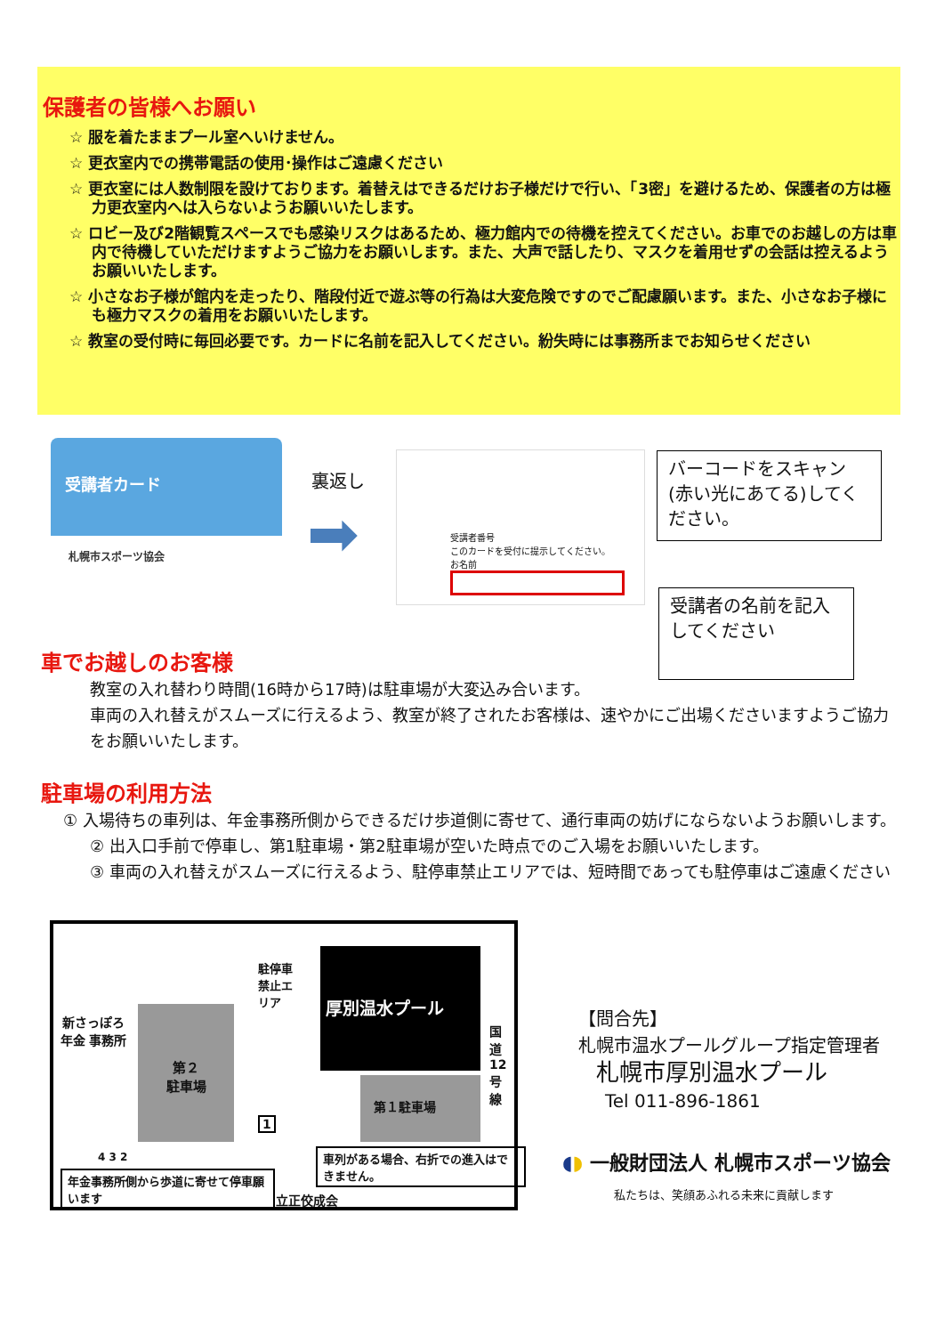保護者の皆様へお願い
☆ 服を着たままプール室へいけません。
☆ 更衣室内での携帯電話の使用･操作はご遠慮ください
☆ 更衣室には人数制限を設けております。着替えはできるだけお子様だけで行い、「3密」を避けるため、保護者の方は極力更衣室内へは入らないようお願いいたします。
☆ ロビー及び2階観覧スペースでも感染リスクはあるため、極力館内での待機を控えてください。お車でのお越しの方は車内で待機していただけますようご協力をお願いします。また、大声で話したり、マスクを着用せずの会話は控えるようお願いいたします。
☆ 小さなお子様が館内を走ったり、階段付近で遊ぶ等の行為は大変危険ですのでご配慮願います。また、小さなお子様にも極力マスクの着用をお願いいたします。
☆ 教室の受付時に毎回必要です。カードに名前を記入してください。紛失時には事務所までお知らせください
受講者カード
札幌市スポーツ協会
裏返し
➡
受講者番号
このカードを受付に提示してください。
お名前
バーコードをスキャン(赤い光にあてる)してください。
受講者の名前を記入してください
車でお越しのお客様
教室の入れ替わり時間(16時から17時)は駐車場が大変込み合います。
車両の入れ替えがスムーズに行えるよう、教室が終了されたお客様は、速やかにご出場くださいますようご協力をお願いいたします。
駐車場の利用方法
① 入場待ちの車列は、年金事務所側からできるだけ歩道側に寄せて、通行車両の妨げにならないようお願いします。
② 出入口手前で停車し、第1駐車場・第2駐車場が空いた時点でのご入場をお願いいたします。
③ 車両の入れ替えがスムーズに行えるよう、駐停車禁止エリアでは、短時間であっても駐停車はご遠慮ください
新さっぽろ 年金 事務所
第２
駐車場
駐停車禁止エリア
厚別温水プール
第１駐車場
国道12号線
1
4 3 2
年金事務所側から歩道に寄せて停車願います
車列がある場合、右折での進入はできません。
立正佼成会
【問合先】
札幌市温水プールグループ指定管理者
札幌市厚別温水プール
Tel 011-896-1861
◖◗ 一般財団法人 札幌市スポーツ協会
私たちは、笑顔あふれる未来に貢献します